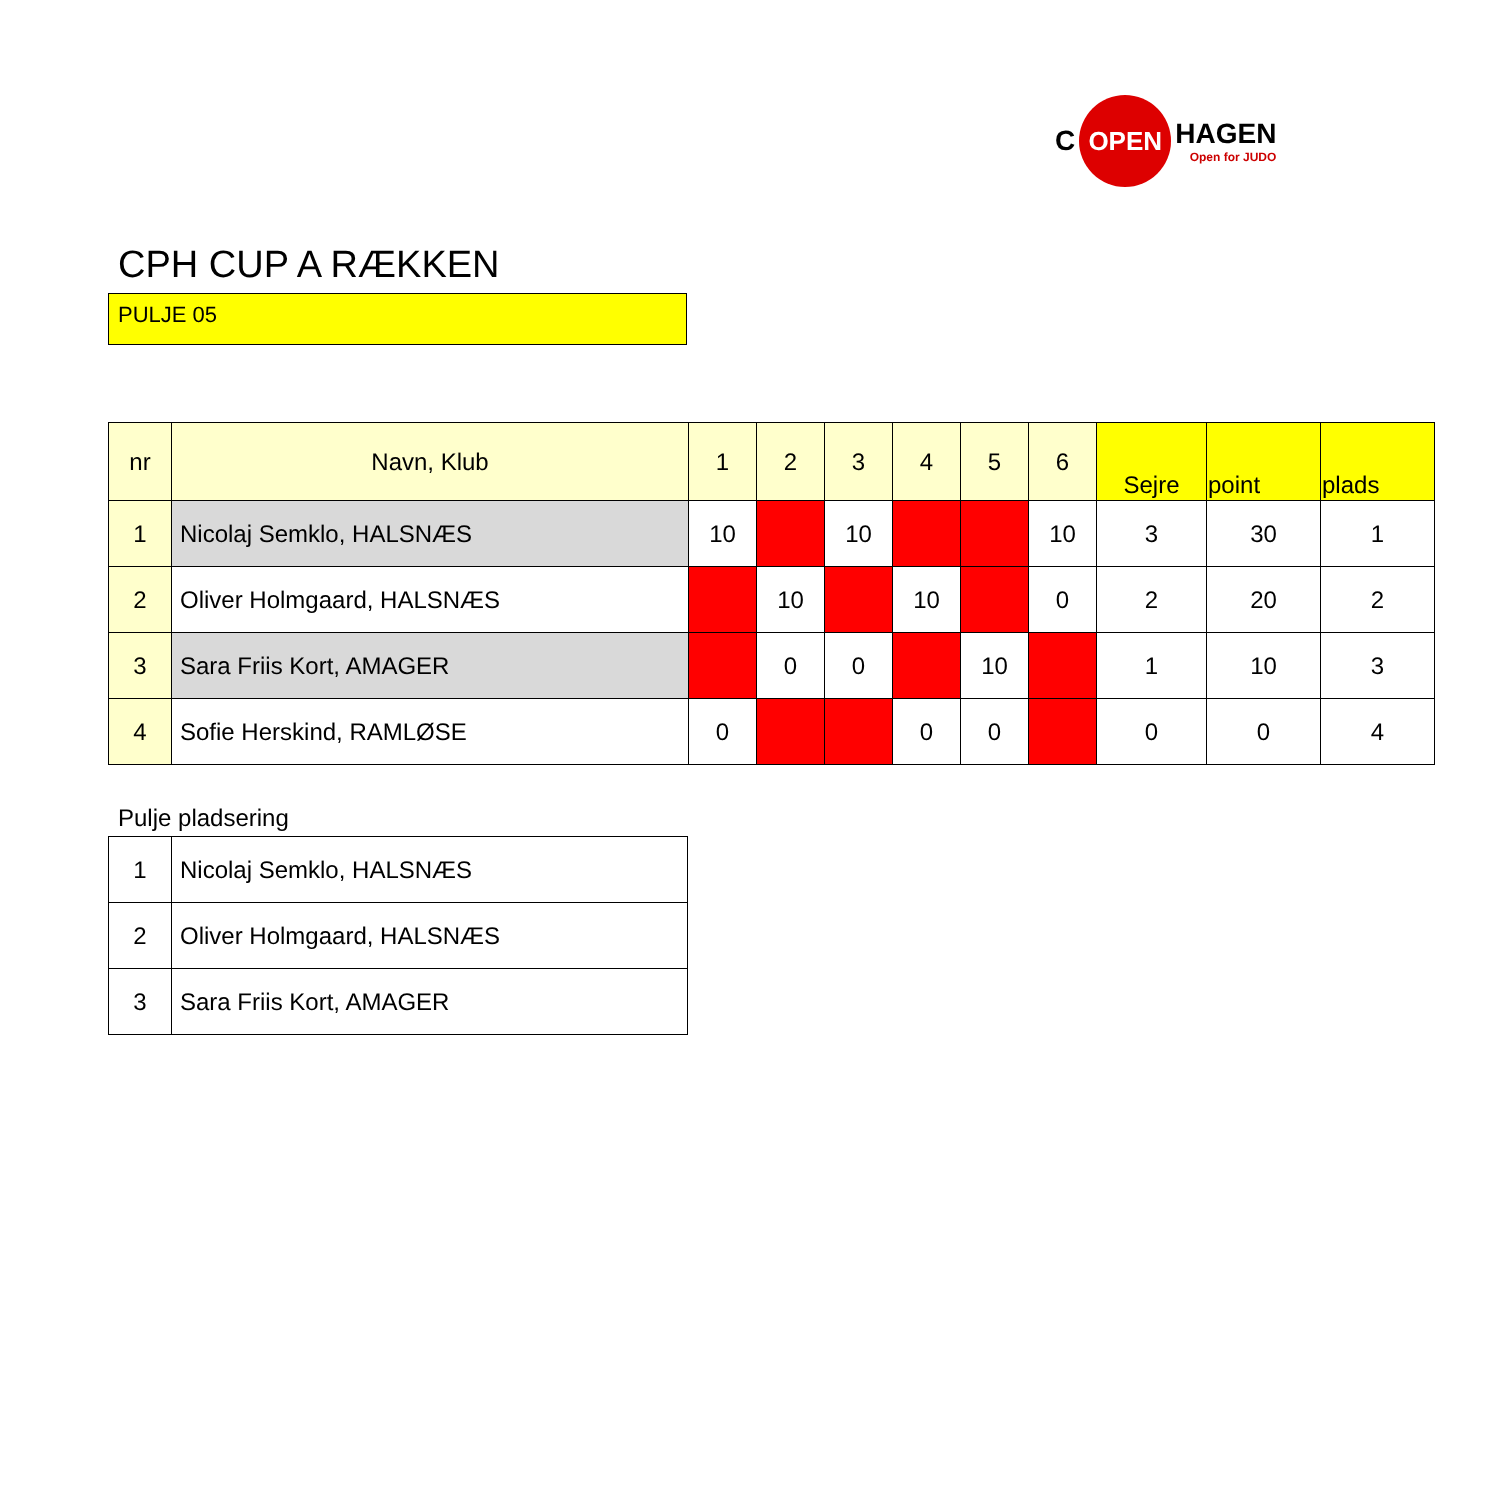C
OPEN
HAGEN
Open for JUDO
CPH CUP A RÆKKEN
PULJE 05
| nr | Navn, Klub | 1 | 2 | 3 | 4 | 5 | 6 | Sejre | point | plads |
| --- | --- | --- | --- | --- | --- | --- | --- | --- | --- | --- |
| 1 | Nicolaj Semklo, HALSNÆS | 10 | | 10 | | | 10 | 3 | 30 | 1 |
| 2 | Oliver Holmgaard, HALSNÆS | | 10 | | 10 | | 0 | 2 | 20 | 2 |
| 3 | Sara Friis Kort, AMAGER | | 0 | 0 | | 10 | | 1 | 10 | 3 |
| 4 | Sofie Herskind, RAMLØSE | 0 | | | 0 | 0 | | 0 | 0 | 4 |
Pulje pladsering
| 1 | Nicolaj Semklo, HALSNÆS |
| 2 | Oliver Holmgaard, HALSNÆS |
| 3 | Sara Friis Kort, AMAGER |